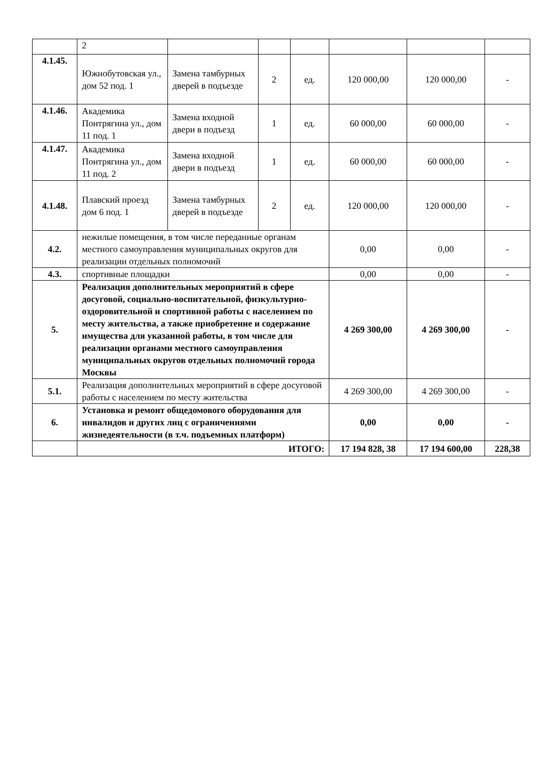| | 2 | | | | | | |
| 4.1.45. | Южнобутовская ул., дом 52 под. 1 | Замена тамбурных дверей в подъезде | 2 | ед. | 120 000,00 | 120 000,00 | - |
| 4.1.46. | Академика Понтрягина ул., дом 11 под. 1 | Замена входной двери в подъезд | 1 | ед. | 60 000,00 | 60 000,00 | - |
| 4.1.47. | Академика Понтрягина ул., дом 11 под. 2 | Замена входной двери в подъезд | 1 | ед. | 60 000,00 | 60 000,00 | - |
| 4.1.48. | Плавский проезд дом 6 под. 1 | Замена тамбурных дверей в подъезде | 2 | ед. | 120 000,00 | 120 000,00 | - |
| 4.2. | нежилые помещения, в том числе переданные органам местного самоуправления муниципальных округов для реализации отдельных полномочий | | | | 0,00 | 0,00 | - |
| 4.3. | спортивные площадки | | | | 0,00 | 0,00 | - |
| 5. | Реализация дополнительных мероприятий в сфере досуговой, социально-воспитательной, физкультурно-оздоровительной и спортивной работы с населением по месту жительства, а также приобретение и содержание имущества для указанной работы, в том числе для реализации органами местного самоуправления муниципальных округов отдельных полномочий города Москвы | | | | 4 269 300,00 | 4 269 300,00 | - |
| 5.1. | Реализация дополнительных мероприятий в сфере досуговой работы с населением по месту жительства | | | | 4 269 300,00 | 4 269 300,00 | - |
| 6. | Установка и ремонт общедомового оборудования для инвалидов и других лиц с ограничениями жизнедеятельности (в т.ч. подъемных платформ) | | | | 0,00 | 0,00 | - |
| | ИТОГО: | | | | 17 194 828, 38 | 17 194 600,00 | 228,38 |